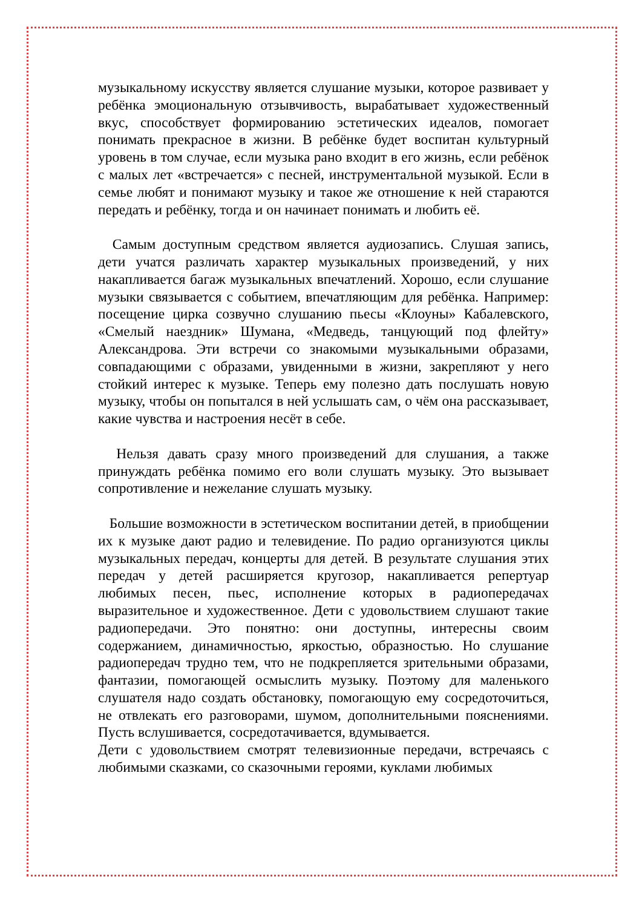музыкальному искусству является слушание музыки, которое развивает у ребёнка эмоциональную отзывчивость, вырабатывает художественный вкус, способствует формированию эстетических идеалов, помогает понимать прекрасное в жизни. В ребёнке будет воспитан культурный уровень в том случае, если музыка рано входит в его жизнь, если ребёнок с малых лет «встречается» с песней, инструментальной музыкой. Если в семье любят и понимают музыку и такое же отношение к ней стараются передать и ребёнку, тогда и он начинает понимать и любить её.
Самым доступным средством является аудиозапись. Слушая запись, дети учатся различать характер музыкальных произведений, у них накапливается багаж музыкальных впечатлений. Хорошо, если слушание музыки связывается с событием, впечатляющим для ребёнка. Например: посещение цирка созвучно слушанию пьесы «Клоуны» Кабалевского, «Смелый наездник» Шумана, «Медведь, танцующий под флейту» Александрова. Эти встречи со знакомыми музыкальными образами, совпадающими с образами, увиденными в жизни, закрепляют у него стойкий интерес к музыке. Теперь ему полезно дать послушать новую музыку, чтобы он попытался в ней услышать сам, о чём она рассказывает, какие чувства и настроения несёт в себе.
Нельзя давать сразу много произведений для слушания, а также принуждать ребёнка помимо его воли слушать музыку. Это вызывает сопротивление и нежелание слушать музыку.
Большие возможности в эстетическом воспитании детей, в приобщении их к музыке дают радио и телевидение. По радио организуются циклы музыкальных передач, концерты для детей. В результате слушания этих передач у детей расширяется кругозор, накапливается репертуар любимых песен, пьес, исполнение которых в радиопередачах выразительное и художественное. Дети с удовольствием слушают такие радиопередачи. Это понятно: они доступны, интересны своим содержанием, динамичностью, яркостью, образностью. Но слушание радиопередач трудно тем, что не подкрепляется зрительными образами, фантазии, помогающей осмыслить музыку. Поэтому для маленького слушателя надо создать обстановку, помогающую ему сосредоточиться, не отвлекать его разговорами, шумом, дополнительными пояснениями. Пусть вслушивается, сосредотачивается, вдумывается.
Дети с удовольствием смотрят телевизионные передачи, встречаясь с любимыми сказками, со сказочными героями, куклами любимых